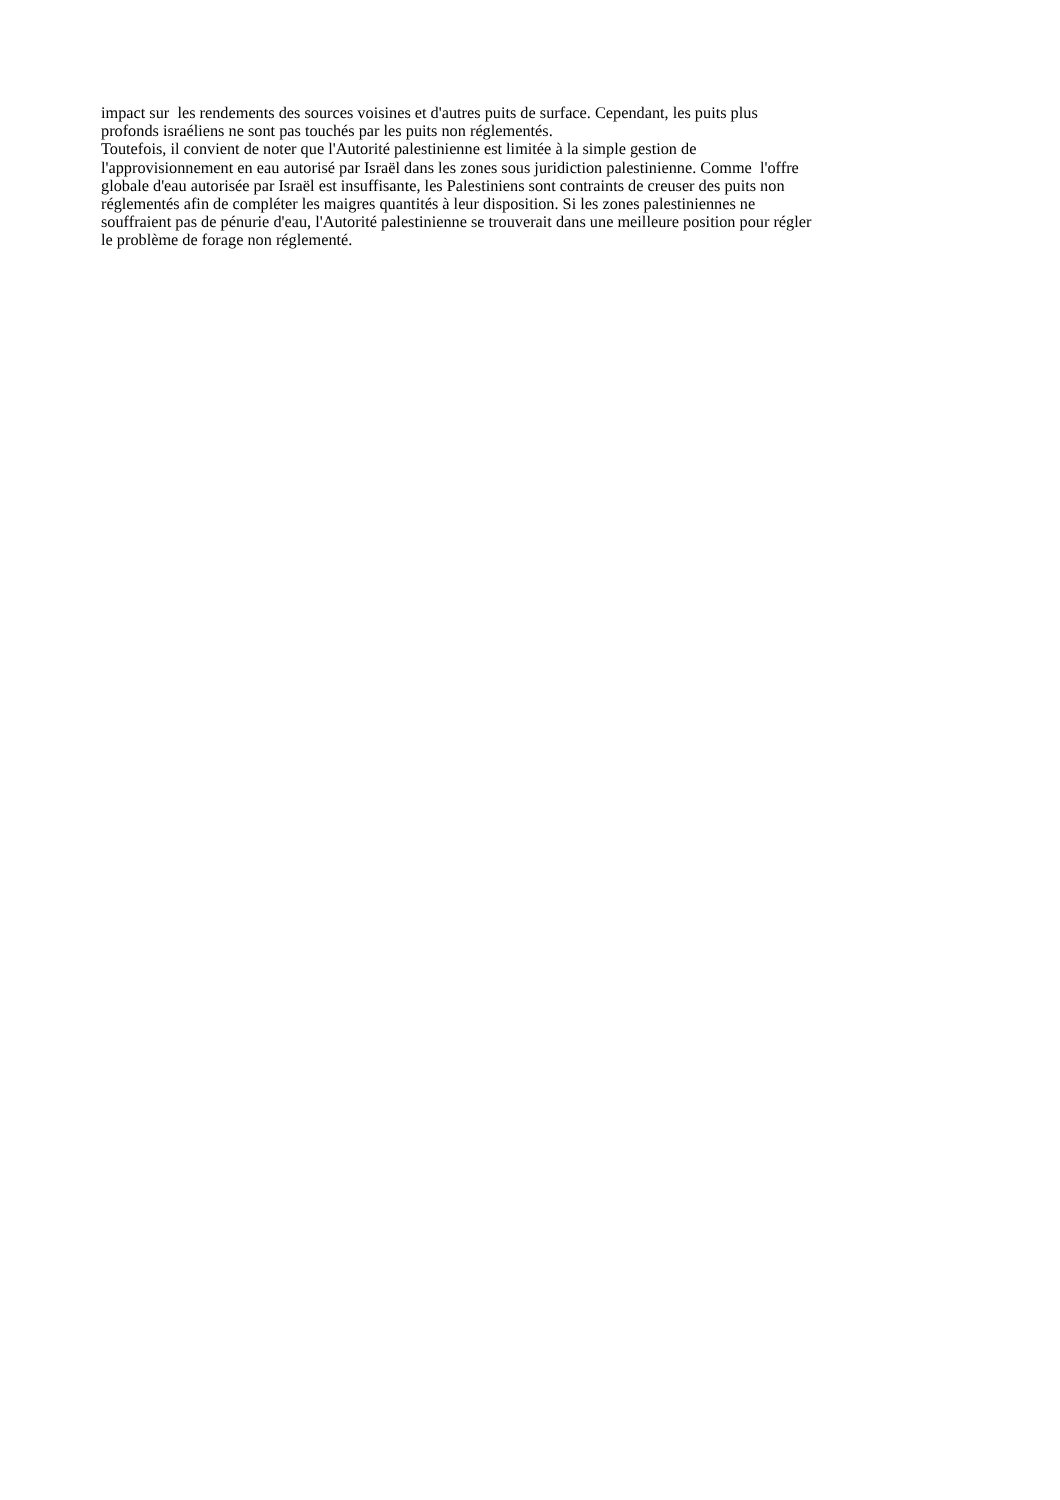impact sur les rendements des sources voisines et d'autres puits de surface. Cependant, les puits plus
profonds israéliens ne sont pas touchés par les puits non réglementés.
Toutefois, il convient de noter que l'Autorité palestinienne est limitée à la simple gestion de
l'approvisionnement en eau autorisé par Israël dans les zones sous juridiction palestinienne. Comme l'offre
globale d'eau autorisée par Israël est insuffisante, les Palestiniens sont contraints de creuser des puits non
réglementés afin de compléter les maigres quantités à leur disposition. Si les zones palestiniennes ne
souffraient pas de pénurie d'eau, l'Autorité palestinienne se trouverait dans une meilleure position pour régler
le problème de forage non réglementé.